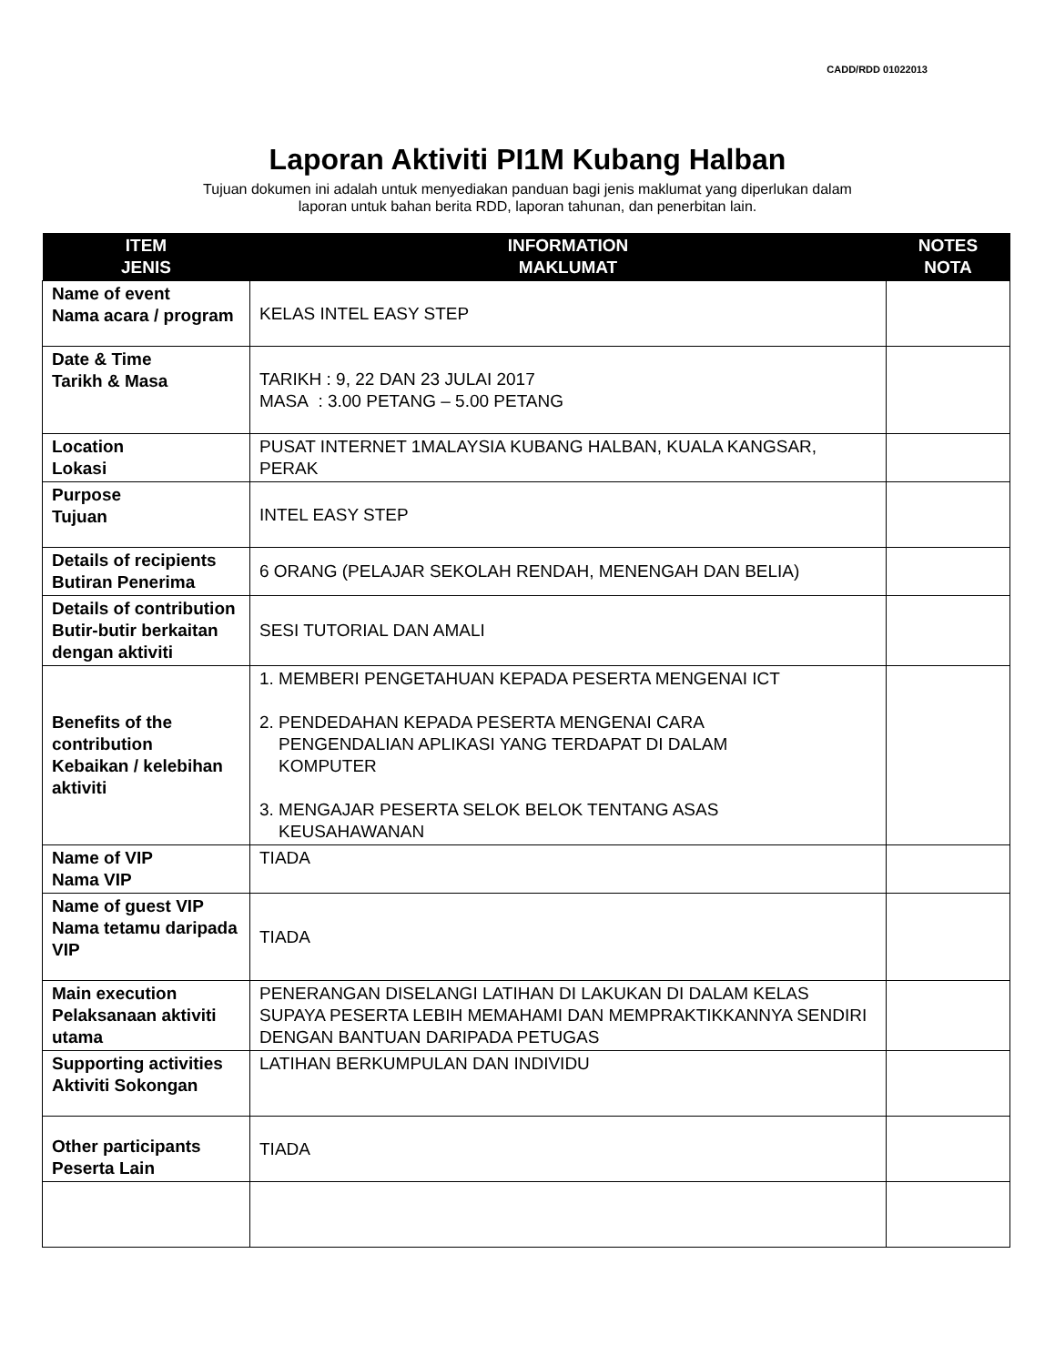CADD/RDD 01022013
Laporan Aktiviti PI1M Kubang Halban
Tujuan dokumen ini adalah untuk menyediakan panduan bagi jenis maklumat yang diperlukan dalam
laporan untuk bahan berita RDD, laporan tahunan, dan penerbitan lain.
| ITEM JENIS | INFORMATION MAKLUMAT | NOTES NOTA |
| --- | --- | --- |
| Name of event Nama acara / program | KELAS INTEL EASY STEP | |
| Date & Time Tarikh & Masa | TARIKH : 9, 22 DAN 23 JULAI 2017 MASA : 3.00 PETANG – 5.00 PETANG | |
| Location Lokasi | PUSAT INTERNET 1MALAYSIA KUBANG HALBAN, KUALA KANGSAR, PERAK | |
| Purpose Tujuan | INTEL EASY STEP | |
| Details of recipients Butiran Penerima | 6 ORANG (PELAJAR SEKOLAH RENDAH, MENENGAH DAN BELIA) | |
| Details of contribution Butir-butir berkaitan dengan aktiviti | SESI TUTORIAL DAN AMALI | |
| Benefits of the contribution Kebaikan / kelebihan aktiviti | 1. MEMBERI PENGETAHUAN KEPADA PESERTA MENGENAI ICT 2. PENDEDAHAN KEPADA PESERTA MENGENAI CARA PENGENDALIAN APLIKASI YANG TERDAPAT DI DALAM KOMPUTER 3. MENGAJAR PESERTA SELOK BELOK TENTANG ASAS KEUSAHAWANAN | |
| Name of VIP Nama VIP | TIADA | |
| Name of guest VIP Nama tetamu daripada VIP | TIADA | |
| Main execution Pelaksanaan aktiviti utama | PENERANGAN DISELANGI LATIHAN DI LAKUKAN DI DALAM KELAS SUPAYA PESERTA LEBIH MEMAHAMI DAN MEMPRAKTIKKANNYA SENDIRI DENGAN BANTUAN DARIPADA PETUGAS | |
| Supporting activities Aktiviti Sokongan | LATIHAN BERKUMPULAN DAN INDIVIDU | |
| Other participants Peserta Lain | TIADA | |